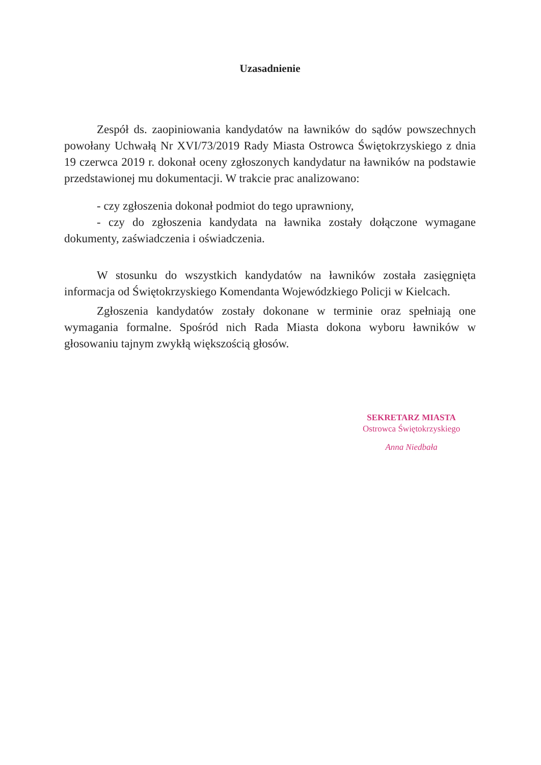Uzasadnienie
Zespół ds. zaopiniowania kandydatów na ławników do sądów powszechnych powołany Uchwałą Nr XVI/73/2019 Rady Miasta Ostrowca Świętokrzyskiego z dnia 19 czerwca 2019 r. dokonał oceny zgłoszonych kandydatur na ławników na podstawie przedstawionej mu dokumentacji. W trakcie prac analizowano:
- czy zgłoszenia dokonał podmiot do tego uprawniony,
- czy do zgłoszenia kandydata na ławnika zostały dołączone wymagane dokumenty, zaświadczenia i oświadczenia.
W stosunku do wszystkich kandydatów na ławników została zasięgnięta informacja od Świętokrzyskiego Komendanta Wojewódzkiego Policji w Kielcach.
Zgłoszenia kandydatów zostały dokonane w terminie oraz spełniają one wymagania formalne. Spośród nich Rada Miasta dokona wyboru ławników w głosowaniu tajnym zwykłą większością głosów.
SEKRETARZ MIASTA
Ostrowca Świętokrzyskiego
Anna Niedbała